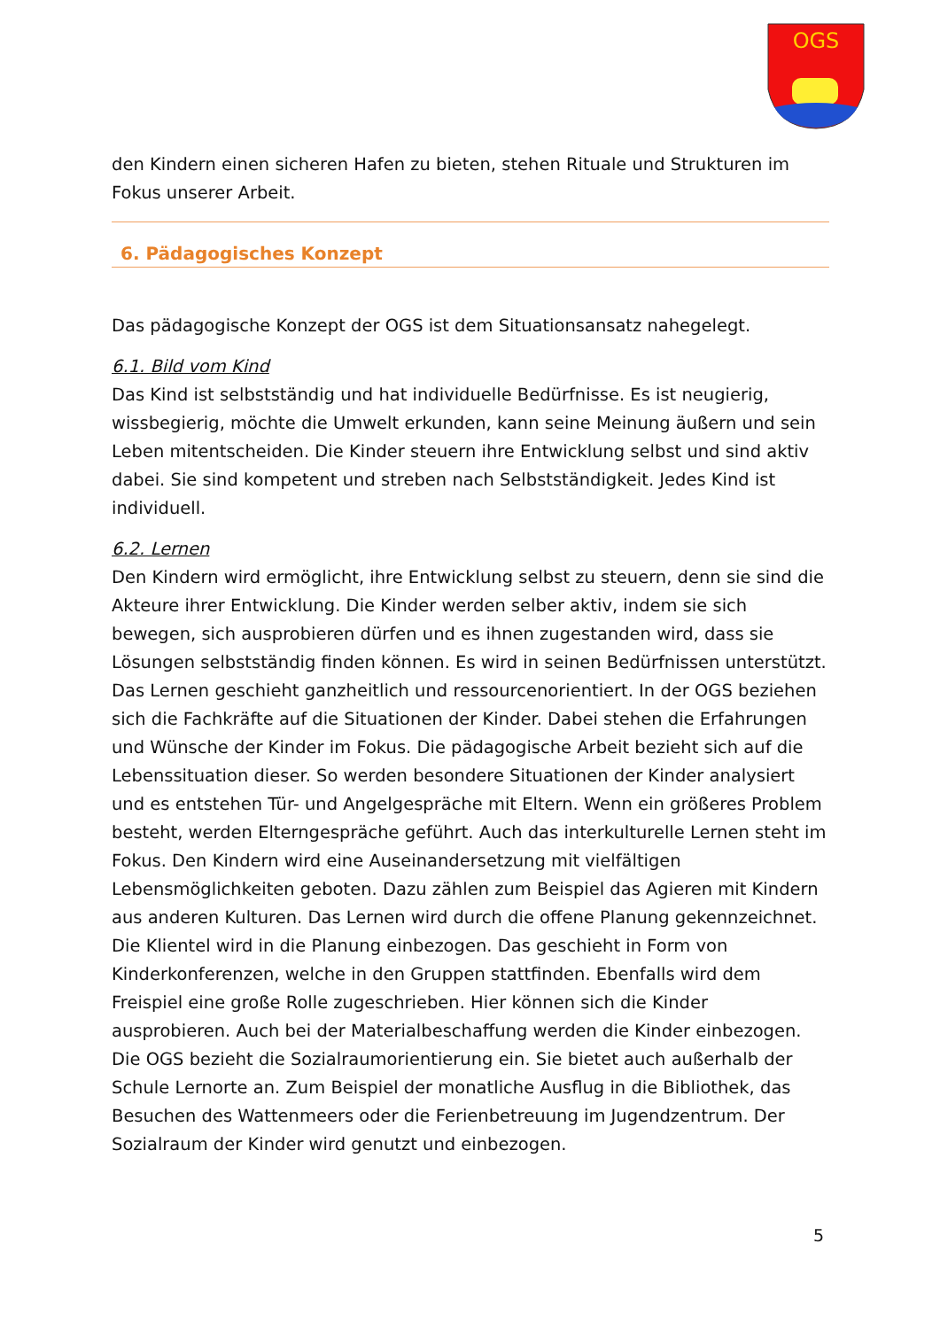OGS
den Kindern einen sicheren Hafen zu bieten, stehen Rituale und Strukturen im Fokus unserer Arbeit.
6. Pädagogisches Konzept
Das pädagogische Konzept der OGS ist dem Situationsansatz nahegelegt.
6.1. Bild vom Kind
Das Kind ist selbstständig und hat individuelle Bedürfnisse. Es ist neugierig, wissbegierig, möchte die Umwelt erkunden, kann seine Meinung äußern und sein Leben mitentscheiden. Die Kinder steuern ihre Entwicklung selbst und sind aktiv dabei. Sie sind kompetent und streben nach Selbstständigkeit. Jedes Kind ist individuell.
6.2. Lernen
Den Kindern wird ermöglicht, ihre Entwicklung selbst zu steuern, denn sie sind die Akteure ihrer Entwicklung. Die Kinder werden selber aktiv, indem sie sich bewegen, sich ausprobieren dürfen und es ihnen zugestanden wird, dass sie Lösungen selbstständig finden können. Es wird in seinen Bedürfnissen unterstützt. Das Lernen geschieht ganzheitlich und ressourcenorientiert. In der OGS beziehen sich die Fachkräfte auf die Situationen der Kinder. Dabei stehen die Erfahrungen und Wünsche der Kinder im Fokus. Die pädagogische Arbeit bezieht sich auf die Lebenssituation dieser. So werden besondere Situationen der Kinder analysiert und es entstehen Tür- und Angelgespräche mit Eltern. Wenn ein größeres Problem besteht, werden Elterngespräche geführt. Auch das interkulturelle Lernen steht im Fokus. Den Kindern wird eine Auseinandersetzung mit vielfältigen Lebensmöglichkeiten geboten. Dazu zählen zum Beispiel das Agieren mit Kindern aus anderen Kulturen. Das Lernen wird durch die offene Planung gekennzeichnet. Die Klientel wird in die Planung einbezogen. Das geschieht in Form von Kinderkonferenzen, welche in den Gruppen stattfinden. Ebenfalls wird dem Freispiel eine große Rolle zugeschrieben. Hier können sich die Kinder ausprobieren. Auch bei der Materialbeschaffung werden die Kinder einbezogen. Die OGS bezieht die Sozialraumorientierung ein. Sie bietet auch außerhalb der Schule Lernorte an. Zum Beispiel der monatliche Ausflug in die Bibliothek, das Besuchen des Wattenmeers oder die Ferienbetreuung im Jugendzentrum. Der Sozialraum der Kinder wird genutzt und einbezogen.
5